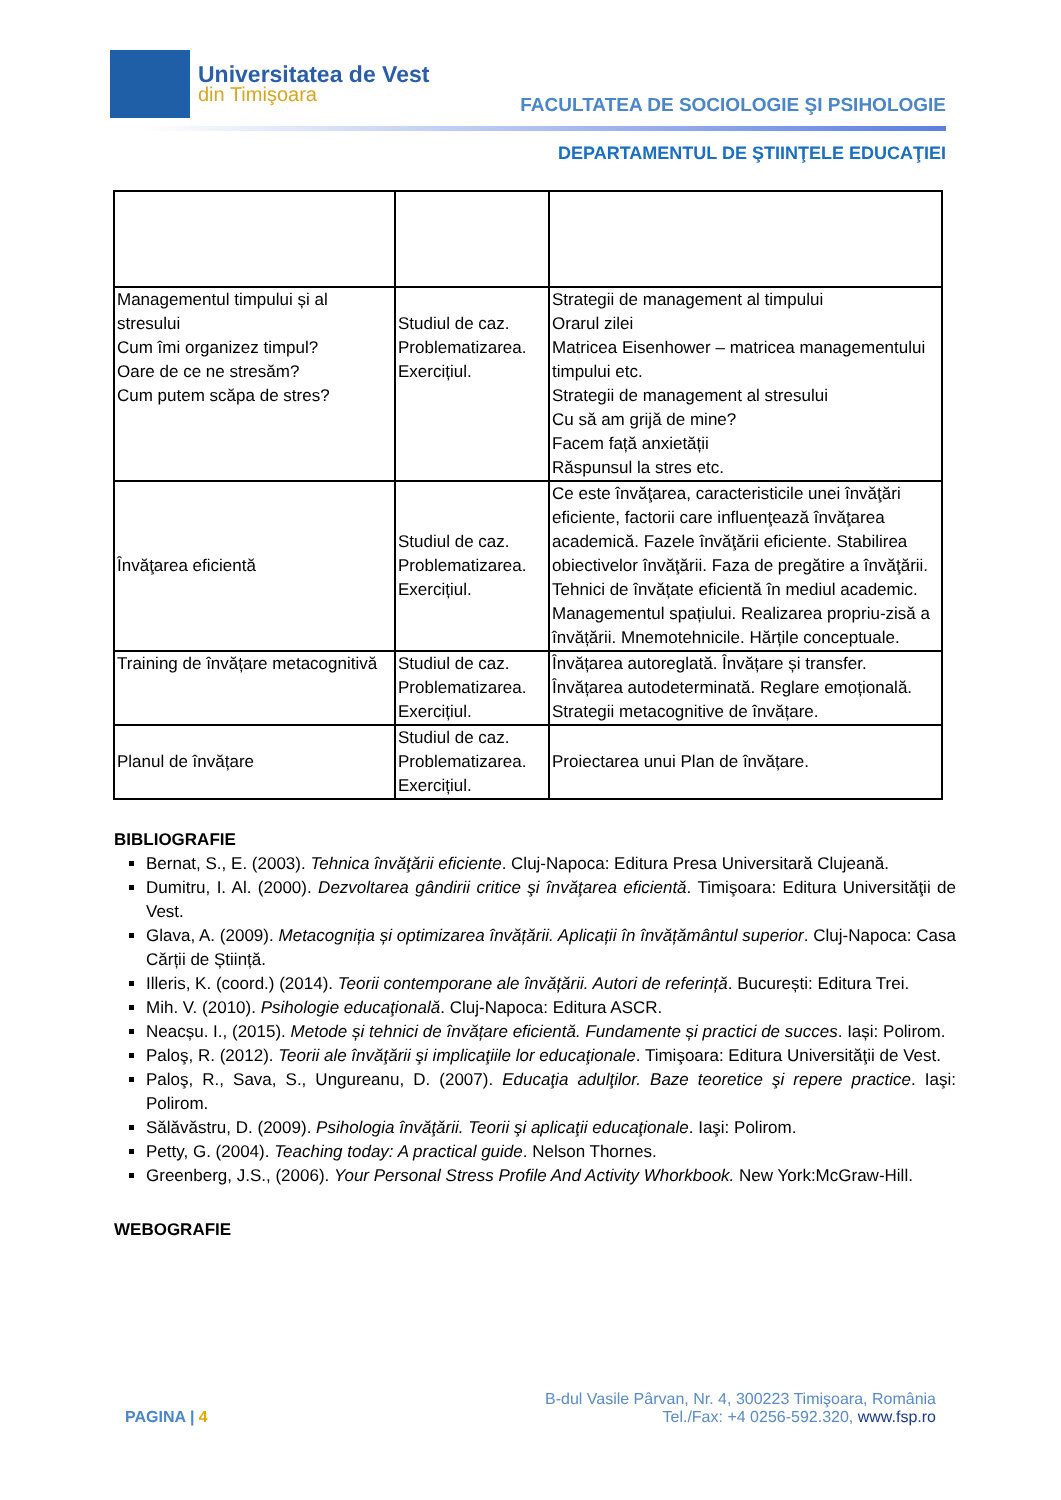Universitatea de Vest
din Timişoara
FACULTATEA DE SOCIOLOGIE ŞI PSIHOLOGIE
DEPARTAMENTUL DE ŞTIINŢELE EDUCAŢIEI
| Managementul timpului și al stresului Cum îmi organizez timpul? Oare de ce ne stresăm? Cum putem scăpa de stres? | Studiul de caz. Problematizarea. Exercițiul. | Strategii de management al timpului Orarul zilei Matricea Eisenhower – matricea managementului timpului etc. Strategii de management al stresului Cu să am grijă de mine? Facem față anxietății Răspunsul la stres etc. |
| Învăţarea eficientă | Studiul de caz. Problematizarea. Exercițiul. | Ce este învăţarea, caracteristicile unei învăţări eficiente, factorii care influenţează învăţarea academică. Fazele învăţării eficiente. Stabilirea obiectivelor învăţării. Faza de pregătire a învăţării. Tehnici de învățate eficientă în mediul academic. Managementul spațiului. Realizarea propriu-zisă a învățării. Mnemotehnicile. Hărțile conceptuale. |
| Training de învățare metacognitivă | Studiul de caz. Problematizarea. Exercițiul. | Învățarea autoreglată. Învățare și transfer. Învățarea autodeterminată. Reglare emoțională. Strategii metacognitive de învățare. |
| Planul de învățare | Studiul de caz. Problematizarea. Exercițiul. | Proiectarea unui Plan de învățare. |
BIBLIOGRAFIE
Bernat, S., E. (2003). Tehnica învăţării eficiente. Cluj-Napoca: Editura Presa Universitară Clujeană.
Dumitru, I. Al. (2000). Dezvoltarea gândirii critice şi învăţarea eficientă. Timişoara: Editura Universităţii de Vest.
Glava, A. (2009). Metacogniția și optimizarea învățării. Aplicații în învățământul superior. Cluj-Napoca: Casa Cărții de Știință.
Illeris, K. (coord.) (2014). Teorii contemporane ale învățării. Autori de referință. București: Editura Trei.
Mih. V. (2010). Psihologie educaţională. Cluj-Napoca: Editura ASCR.
Neacșu. I., (2015). Metode și tehnici de învățare eficientă. Fundamente și practici de succes. Iași: Polirom.
Paloş, R. (2012). Teorii ale învăţării şi implicaţiile lor educaţionale. Timişoara: Editura Universităţii de Vest.
Paloş, R., Sava, S., Ungureanu, D. (2007). Educaţia adulţilor. Baze teoretice şi repere practice. Iaşi: Polirom.
Sălăvăstru, D. (2009). Psihologia învăţării. Teorii şi aplicaţii educaţionale. Iaşi: Polirom.
Petty, G. (2004). Teaching today: A practical guide. Nelson Thornes.
Greenberg, J.S., (2006). Your Personal Stress Profile And Activity Whorkbook. New York:McGraw-Hill.
WEBOGRAFIE
PAGINA | 4
B-dul Vasile Pârvan, Nr. 4, 300223 Timişoara, România
Tel./Fax: +4 0256-592.320, www.fsp.ro